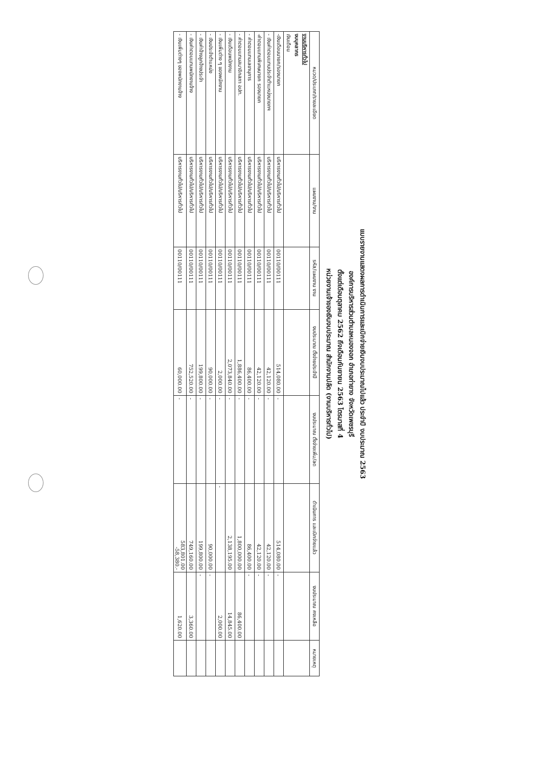แบบรายงานแสดงผลการดำเนินการและเบิกจ่ายเงินงบประมาณไปแล้ว ประจำปี งบประมาณ 2563
องค์การบริหารส่วนตำบลหนองจอก อำเภอท่ายาง จังหวัดเพชรบุรี
ตั้งแต่เดือนตุลาคม 2562 ถึงเดือนกันยายน 2563 ไตรมาสที่ 4
หน่วยงานเจ้าของเงินงบประมาณ สำนักงานปลัด (งานบริหารทั่วไป)
| หมวด/ประเภท/รายละเอียด | แผนงาน/งาน | รหัส/แผนงาน งาน | งบประมาณ ตั้งจ่ายประจำปี | งบประมาณ ตั้งจ่ายเพิ่ม/ลด | ดำเนินการ และเบิกจ่ายแล้ว | งบประมาณ คงเหลือ | หมายเหตุ |
| --- | --- | --- | --- | --- | --- | --- | --- |
| งานบริหารทั่วไป งบบุคลากร เงินเดือน | | | | | | | |
| -เงินเดือนนายก/รองนายก | บริหารงานทั่วไป/บริหารทั่วไป | 00110/00111 | 514,080.00 | - | 514,080.00 | - | |
| - เงินค่าตอบแทนประจำตำแหน่งนายกฯ | บริหารงานทั่วไป/บริหารทั่วไป | 00110/00111 | 42,120.00 | - | 42,120.00 | - | |
| -ค่าตอบแทนพิเศษนายก รองนายก | บริหารงานทั่วไป/บริหารทั่วไป | 00110/00111 | 42,120.00 | - | 42,120.00 | - | |
| - ค่าตอบแทนเลขานุการ | บริหารงานทั่วไป/บริหารทั่วไป | 00110/00111 | 86,400.00 | - | 86,400.00 | - | |
| - ค่าตอบแทนสมาชิกสภา อปท. | บริหารงานทั่วไป/บริหารทั่วไป | 00110/00111 | 1,886,400.00 | - | 1,800,000.00 | 86,400.00 | |
| - เงินเดือนพนักงาน | บริหารงานทั่วไป/บริหารทั่วไป | 00110/00111 | 2,073,840.00 | - | 2,138,195.00 | 14,845.00 | |
| - เงินเพิ่มต่าง ๆ ของพนักงาน | บริหารงานทั่วไป/บริหารทั่วไป | 00110/00111 | 2,000.00 | - | - | 2,000.00 | |
| - เงินประจำตำแหน่ง | บริหารงานทั่วไป/บริหารทั่วไป | 00110/00111 | 90,000.00 | - | 90,000.00 | - | |
| - เงินค่าจ้างลูกจ้างประจำ | บริหารงานทั่วไป/บริหารทั่วไป | 00110/00111 | 199,800.00 | - | 199,800.00 | - | |
| - เงินค่าตอบแทนพนักงานจ้าง | บริหารงานทั่วไป/บริหารทั่วไป | 00110/00111 | 752,520.00 | - | 749,160.00 | 3,360.00 | |
| - เงินเพิ่มต่างๆ ของพนักงานจ้าง | บริหารงานทั่วไป/บริหารทั่วไป | 00110/00111 | 60,000.00 | - | 583,801.00 -58,380.- | 1,620.00 | |